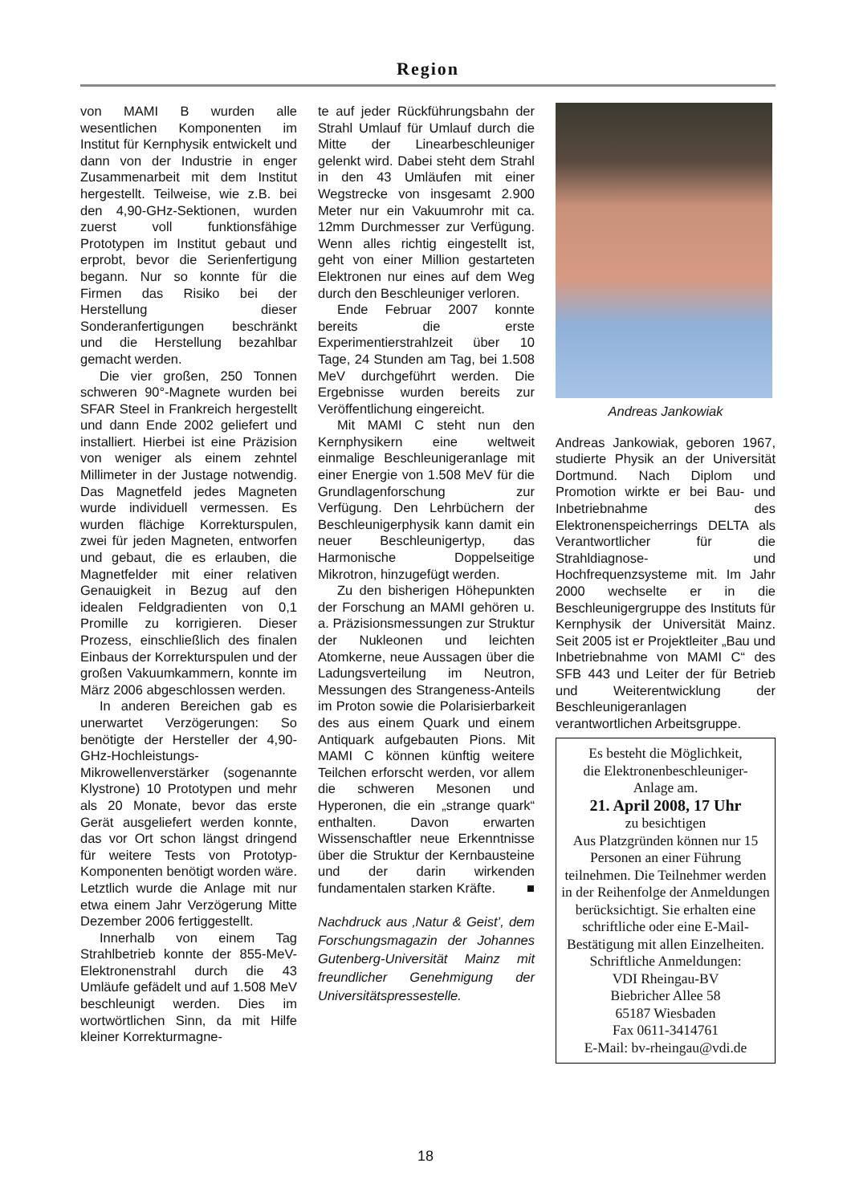Region
von MAMI B wurden alle wesentlichen Komponenten im Institut für Kernphysik entwickelt und dann von der Industrie in enger Zusammenarbeit mit dem Institut hergestellt. Teilweise, wie z.B. bei den 4,90-GHz-Sektionen, wurden zuerst voll funktionsfähige Prototypen im Institut gebaut und erprobt, bevor die Serienfertigung begann. Nur so konnte für die Firmen das Risiko bei der Herstellung dieser Sonderanfertigungen beschränkt und die Herstellung bezahlbar gemacht werden.
Die vier großen, 250 Tonnen schweren 90°-Magnete wurden bei SFAR Steel in Frankreich hergestellt und dann Ende 2002 geliefert und installiert. Hierbei ist eine Präzision von weniger als einem zehntel Millimeter in der Justage notwendig. Das Magnetfeld jedes Magneten wurde individuell vermessen. Es wurden flächige Korrekturspulen, zwei für jeden Magneten, entworfen und gebaut, die es erlauben, die Magnetfelder mit einer relativen Genauigkeit in Bezug auf den idealen Feldgradienten von 0,1 Promille zu korrigieren. Dieser Prozess, einschließlich des finalen Einbaus der Korrekturspulen und der großen Vakuumkammern, konnte im März 2006 abgeschlossen werden.
In anderen Bereichen gab es unerwartet Verzögerungen: So benötigte der Hersteller der 4,90-GHz-Hochleistungs-Mikrowellenverstärker (sogenannte Klystrone) 10 Prototypen und mehr als 20 Monate, bevor das erste Gerät ausgeliefert werden konnte, das vor Ort schon längst dringend für weitere Tests von Prototyp-Komponenten benötigt worden wäre. Letztlich wurde die Anlage mit nur etwa einem Jahr Verzögerung Mitte Dezember 2006 fertiggestellt.
Innerhalb von einem Tag Strahlbetrieb konnte der 855-MeV-Elektronenstrahl durch die 43 Umläufe gefädelt und auf 1.508 MeV beschleunigt werden. Dies im wortwörtlichen Sinn, da mit Hilfe kleiner Korrekturmagne-
te auf jeder Rückführungsbahn der Strahl Umlauf für Umlauf durch die Mitte der Linearbeschleuniger gelenkt wird. Dabei steht dem Strahl in den 43 Umläufen mit einer Wegstrecke von insgesamt 2.900 Meter nur ein Vakuumrohr mit ca. 12mm Durchmesser zur Verfügung. Wenn alles richtig eingestellt ist, geht von einer Million gestarteten Elektronen nur eines auf dem Weg durch den Beschleuniger verloren.
Ende Februar 2007 konnte bereits die erste Experimentierstrahlzeit über 10 Tage, 24 Stunden am Tag, bei 1.508 MeV durchgeführt werden. Die Ergebnisse wurden bereits zur Veröffentlichung eingereicht.
Mit MAMI C steht nun den Kernphysikern eine weltweit einmalige Beschleunigeranlage mit einer Energie von 1.508 MeV für die Grundlagenforschung zur Verfügung. Den Lehrbüchern der Beschleunigerphysik kann damit ein neuer Beschleunigertyp, das Harmonische Doppelseitige Mikrotron, hinzugefügt werden.
Zu den bisherigen Höhepunkten der Forschung an MAMI gehören u. a. Präzisionsmessungen zur Struktur der Nukleonen und leichten Atomkerne, neue Aussagen über die Ladungsverteilung im Neutron, Messungen des Strangeness-Anteils im Proton sowie die Polarisierbarkeit des aus einem Quark und einem Antiquark aufgebauten Pions. Mit MAMI C können künftig weitere Teilchen erforscht werden, vor allem die schweren Mesonen und Hyperonen, die ein „strange quark“ enthalten. Davon erwarten Wissenschaftler neue Erkenntnisse über die Struktur der Kernbausteine und der darin wirkenden fundamentalen starken Kräfte. ■
Nachdruck aus ‚Natur & Geist’, dem Forschungsmagazin der Johannes Gutenberg-Universität Mainz mit freundlicher Genehmigung der Universitätspressestelle.
Andreas Jankowiak
Andreas Jankowiak, geboren 1967, studierte Physik an der Universität Dortmund. Nach Diplom und Promotion wirkte er bei Bau- und Inbetriebnahme des Elektronenspeicherrings DELTA als Verantwortlicher für die Strahldiagnose- und Hochfrequenzsysteme mit. Im Jahr 2000 wechselte er in die Beschleunigergruppe des Instituts für Kernphysik der Universität Mainz. Seit 2005 ist er Projektleiter „Bau und Inbetriebnahme von MAMI C“ des SFB 443 und Leiter der für Betrieb und Weiterentwicklung der Beschleunigeranlagen verantwortlichen Arbeitsgruppe.
Es besteht die Möglichkeit,
die Elektronenbeschleuniger-
Anlage am.
21. April 2008, 17 Uhr
zu besichtigen
Aus Platzgründen können nur 15 Personen an einer Führung teilnehmen. Die Teilnehmer werden in der Reihenfolge der Anmeldungen berücksichtigt. Sie erhalten eine schriftliche oder eine E-Mail-Bestätigung mit allen Einzelheiten.
Schriftliche Anmeldungen:
VDI Rheingau-BV
Biebricher Allee 58
65187 Wiesbaden
Fax 0611-3414761
E-Mail: bv-rheingau@vdi.de
18